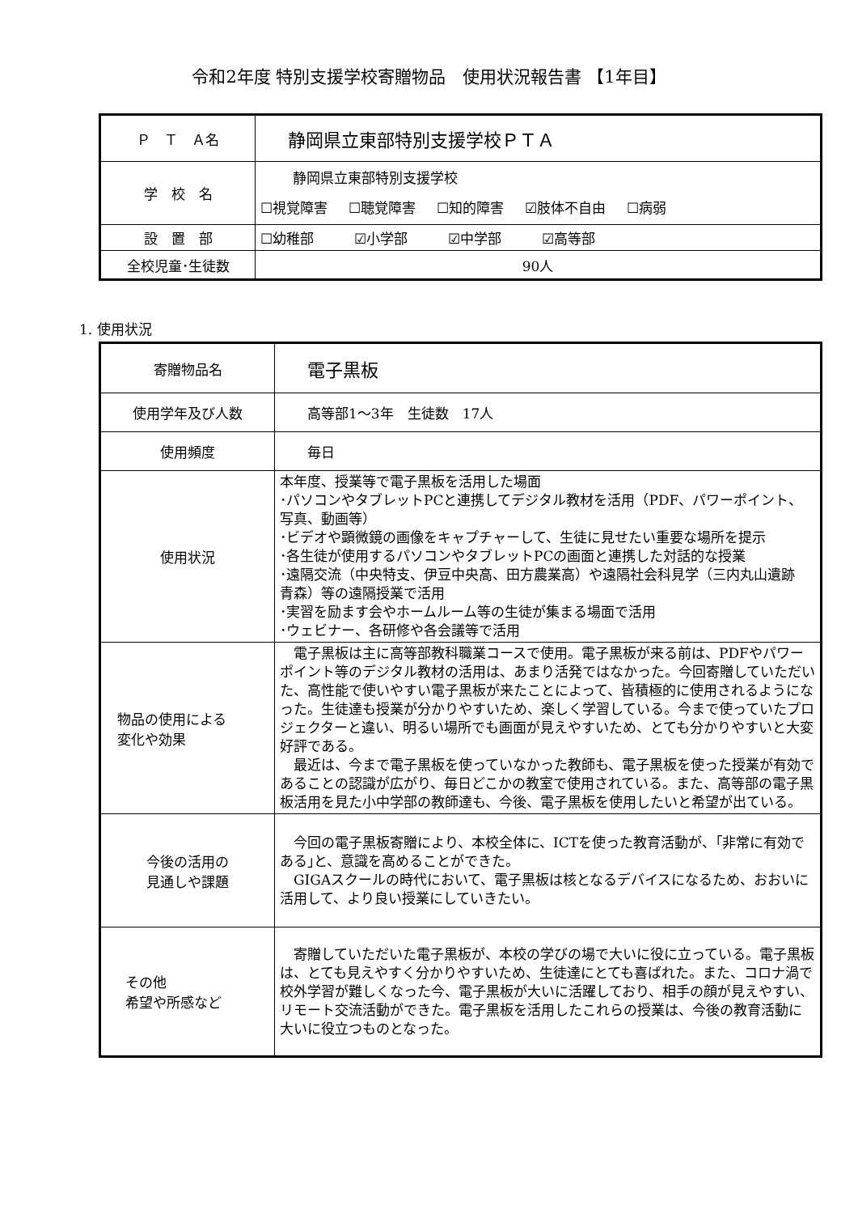令和2年度 特別支援学校寄贈物品　使用状況報告書 【1年目】
| Ｐ Ｔ Ａ名 | 静岡県立東部特別支援学校ＰＴＡ |
| 学 校 名 | 静岡県立東部特別支援学校 ☐視覚障害 ☐聴覚障害 ☐知的障害 ☑肢体不自由 ☐病弱 |
| 設 置 部 | ☐幼稚部 ☑小学部 ☑中学部 ☑高等部 |
| 全校児童･生徒数 | 90人 |
1. 使用状況
| 寄贈物品名 | 電子黒板 |
| 使用学年及び人数 | 高等部1～3年 生徒数 17人 |
| 使用頻度 | 毎日 |
| 使用状況 | 本年度、授業等で電子黒板を活用した場面 ･パソコンやタブレットPCと連携してデジタル教材を活用（PDF、パワーポイント、写真、動画等） ･ビデオや顕微鏡の画像をキャプチャーして、生徒に見せたい重要な場所を提示 ･各生徒が使用するパソコンやタブレットPCの画面と連携した対話的な授業 ･遠隔交流（中央特支、伊豆中央高、田方農業高）や遠隔社会科見学（三内丸山遺跡 青森）等の遠隔授業で活用 ･実習を励ます会やホームルーム等の生徒が集まる場面で活用 ･ウェビナー、各研修や各会議等で活用 |
| 物品の使用による 変化や効果 | 電子黒板は主に高等部教科職業コースで使用。電子黒板が来る前は、PDFやパワーポイント等のデジタル教材の活用は、あまり活発ではなかった。今回寄贈していただいた、高性能で使いやすい電子黒板が来たことによって、皆積極的に使用されるようになった。生徒達も授業が分かりやすいため、楽しく学習している。今まで使っていたプロジェクターと違い、明るい場所でも画面が見えやすいため、とても分かりやすいと大変好評である。 最近は、今まで電子黒板を使っていなかった教師も、電子黒板を使った授業が有効であることの認識が広がり、毎日どこかの教室で使用されている。また、高等部の電子黒板活用を見た小中学部の教師達も、今後、電子黒板を使用したいと希望が出ている。 |
| 今後の活用の 見通しや課題 | 今回の電子黒板寄贈により、本校全体に、ICTを使った教育活動が、｢非常に有効である｣と、意識を高めることができた。 GIGAスクールの時代において、電子黒板は核となるデバイスになるため、おおいに活用して、より良い授業にしていきたい。 |
| その他 希望や所感など | 寄贈していただいた電子黒板が、本校の学びの場で大いに役に立っている。電子黒板は、とても見えやすく分かりやすいため、生徒達にとても喜ばれた。また、コロナ渦で校外学習が難しくなった今、電子黒板が大いに活躍しており、相手の顔が見えやすい、リモート交流活動ができた。電子黒板を活用したこれらの授業は、今後の教育活動に大いに役立つものとなった。 |